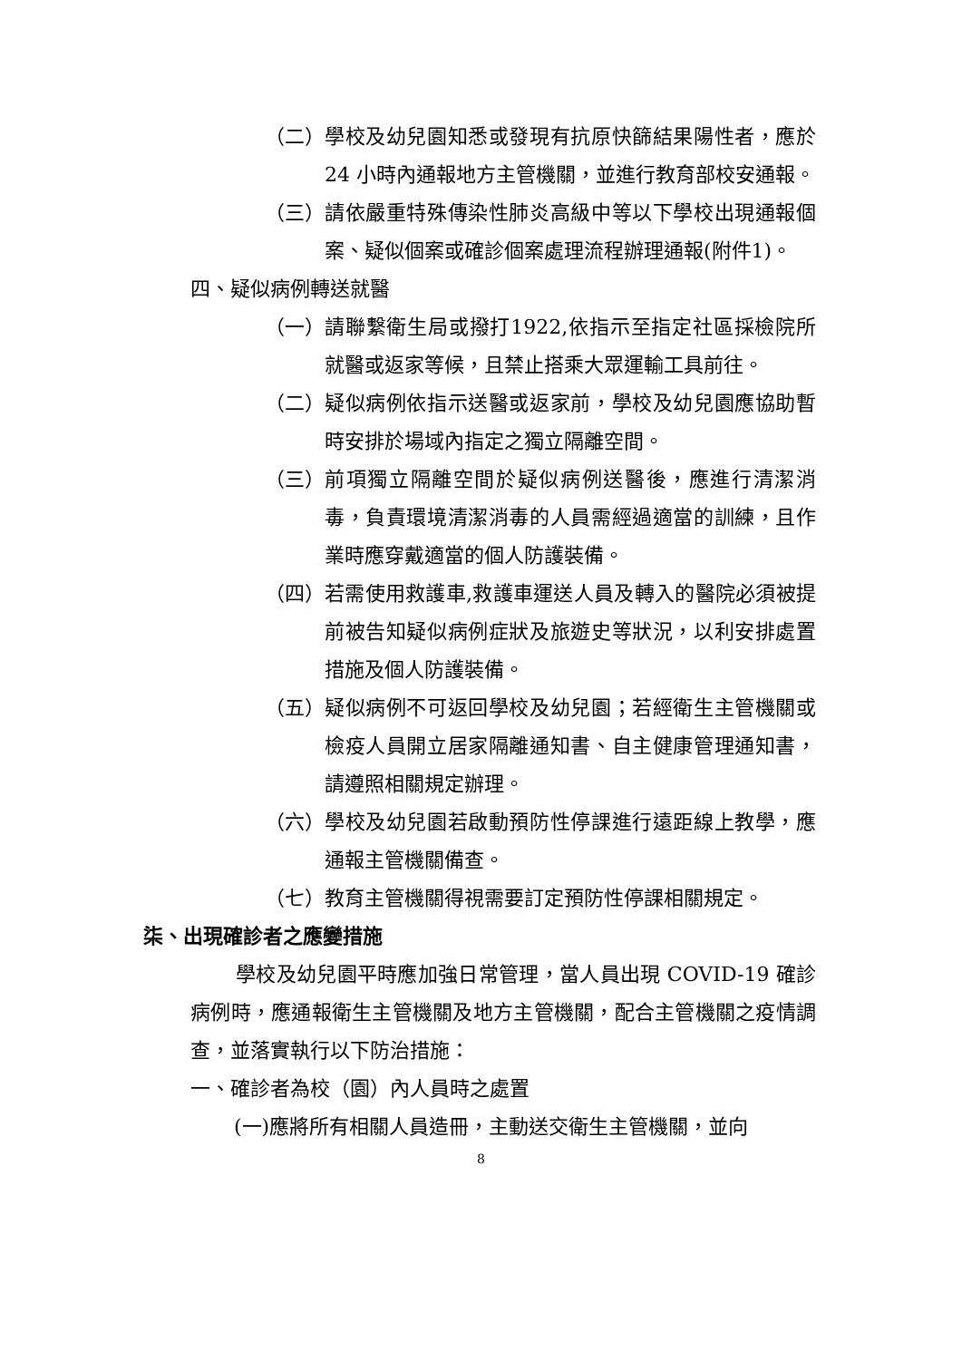（二） 學校及幼兒園知悉或發現有抗原快篩結果陽性者，應於24 小時內通報地方主管機關，並進行教育部校安通報。
（三） 請依嚴重特殊傳染性肺炎高級中等以下學校出現通報個案、疑似個案或確診個案處理流程辦理通報(附件1)。
四、疑似病例轉送就醫
（一） 請聯繫衛生局或撥打1922,依指示至指定社區採檢院所就醫或返家等候，且禁止搭乘大眾運輸工具前往。
（二） 疑似病例依指示送醫或返家前，學校及幼兒園應協助暫時安排於場域內指定之獨立隔離空間。
（三） 前項獨立隔離空間於疑似病例送醫後，應進行清潔消毒，負責環境清潔消毒的人員需經過適當的訓練，且作業時應穿戴適當的個人防護裝備。
（四） 若需使用救護車,救護車運送人員及轉入的醫院必須被提前被告知疑似病例症狀及旅遊史等狀況，以利安排處置措施及個人防護裝備。
（五） 疑似病例不可返回學校及幼兒園；若經衛生主管機關或檢疫人員開立居家隔離通知書、自主健康管理通知書，請遵照相關規定辦理。
（六） 學校及幼兒園若啟動預防性停課進行遠距線上教學，應通報主管機關備查。
（七） 教育主管機關得視需要訂定預防性停課相關規定。
柒、出現確診者之應變措施
學校及幼兒園平時應加強日常管理，當人員出現 COVID-19 確診病例時，應通報衛生主管機關及地方主管機關，配合主管機關之疫情調查，並落實執行以下防治措施：
一、確診者為校（園）內人員時之處置
(一)應將所有相關人員造冊，主動送交衛生主管機關，並向
8